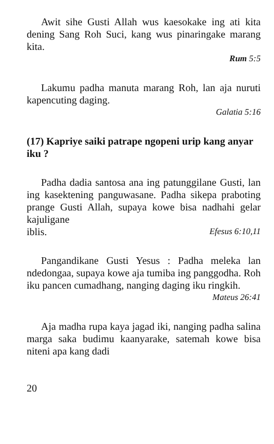Awit sihe Gusti Allah wus kaesokake ing ati kita dening Sang Roh Suci, kang wus pinaringake marang kita.
Rum 5:5
Lakumu padha manuta marang Roh, lan aja nuruti kapencuting daging.
Galatia 5:16
(17) Kapriye saiki patrape ngopeni urip kang anyar iku ?
Padha dadia santosa ana ing patunggilane Gusti, lan ing kasektening panguwasane. Padha sikepa praboting prange Gusti Allah, supaya kowe bisa nadhahi gelar kajuligane
iblis. Efesus 6:10,11
Pangandikane Gusti Yesus : Padha meleka lan ndedongaa, supaya kowe aja tumiba ing panggodha. Roh iku pancen cumadhang, nanging daging iku ringkih.
Mateus 26:41
Aja madha rupa kaya jagad iki, nanging padha salina marga saka budimu kaanyarake, satemah kowe bisa niteni apa kang dadi
20